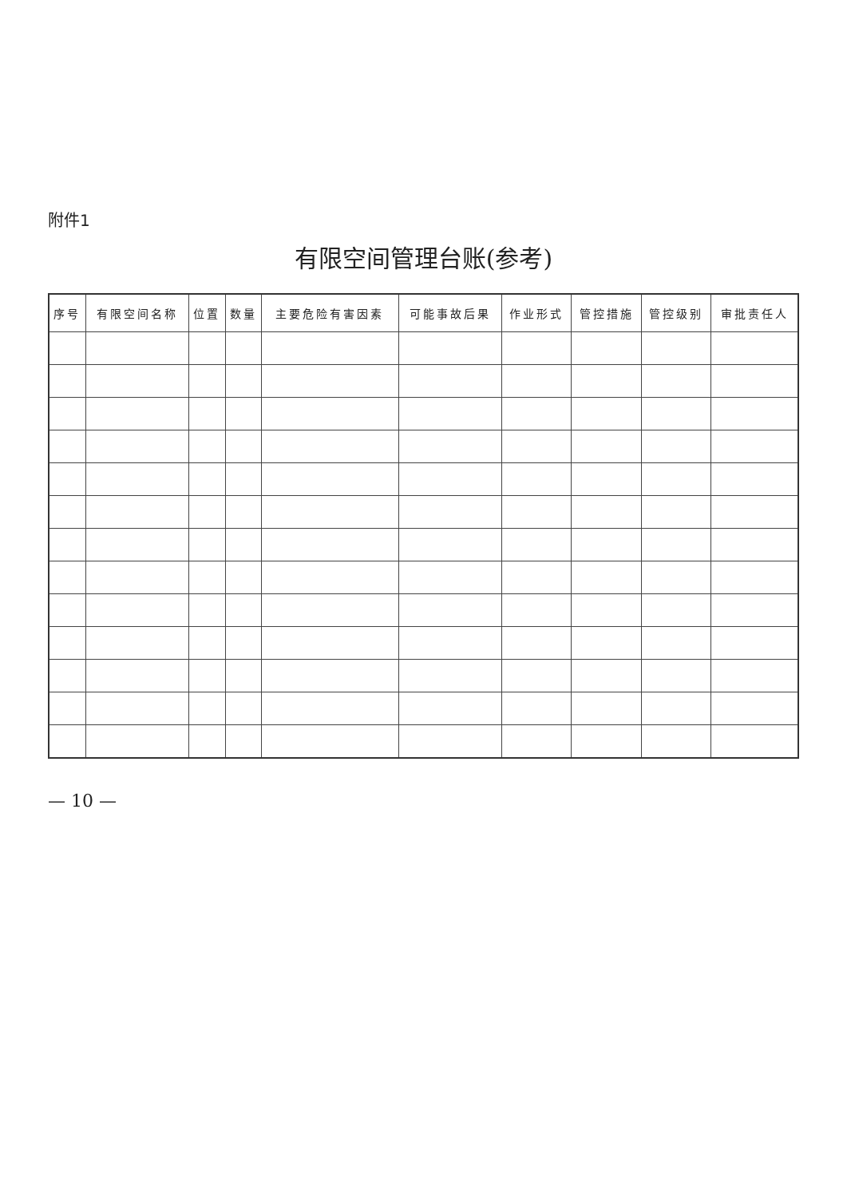附件1
有限空间管理台账(参考)
| 序号 | 有限空间名称 | 位置 | 数量 | 主要危险有害因素 | 可能事故后果 | 作业形式 | 管控措施 | 管控级别 | 审批责任人 |
| --- | --- | --- | --- | --- | --- | --- | --- | --- | --- |
— 10 —